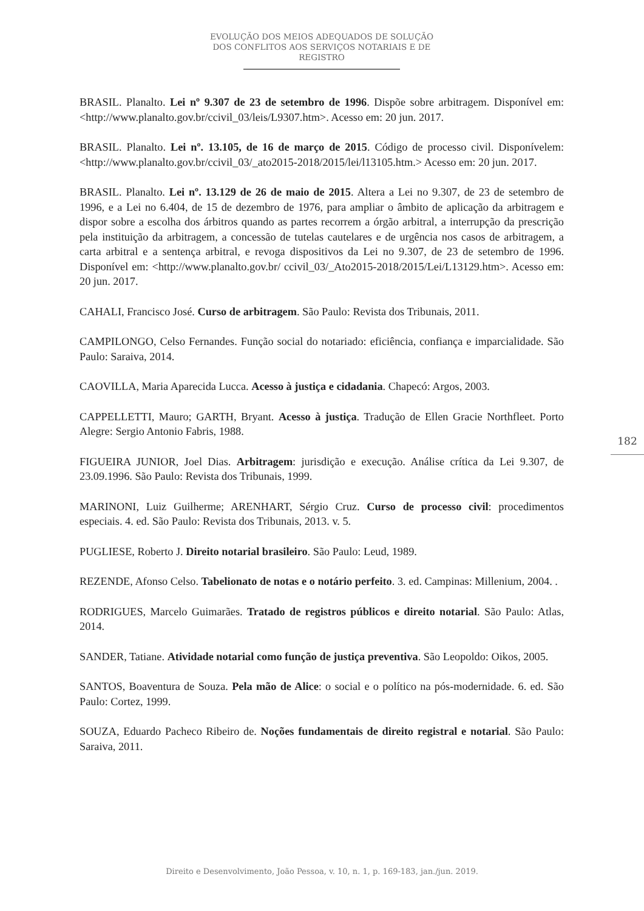EVOLUÇÃO DOS MEIOS ADEQUADOS DE SOLUÇÃO DOS CONFLITOS AOS SERVIÇOS NOTARIAIS E DE REGISTRO
BRASIL. Planalto. Lei nº 9.307 de 23 de setembro de 1996. Dispõe sobre arbitragem. Disponível em: <http://www.planalto.gov.br/ccivil_03/leis/L9307.htm>. Acesso em: 20 jun. 2017.
BRASIL. Planalto. Lei nº. 13.105, de 16 de março de 2015. Código de processo civil. Disponívelem:<http://www.planalto.gov.br/ccivil_03/_ato2015-2018/2015/lei/l13105.htm.> Acesso em: 20 jun. 2017.
BRASIL. Planalto. Lei nº. 13.129 de 26 de maio de 2015. Altera a Lei no 9.307, de 23 de setembro de 1996, e a Lei no 6.404, de 15 de dezembro de 1976, para ampliar o âmbito de aplicação da arbitragem e dispor sobre a escolha dos árbitros quando as partes recorrem a órgão arbitral, a interrupção da prescrição pela instituição da arbitragem, a concessão de tutelas cautelares e de urgência nos casos de arbitragem, a carta arbitral e a sentença arbitral, e revoga dispositivos da Lei no 9.307, de 23 de setembro de 1996. Disponível em: <http://www.planalto.gov.br/ ccivil_03/_Ato2015-2018/2015/Lei/L13129.htm>. Acesso em: 20 jun. 2017.
CAHALI, Francisco José. Curso de arbitragem. São Paulo: Revista dos Tribunais, 2011.
CAMPILONGO, Celso Fernandes. Função social do notariado: eficiência, confiança e imparcialidade. São Paulo: Saraiva, 2014.
CAOVILLA, Maria Aparecida Lucca. Acesso à justiça e cidadania. Chapecó: Argos, 2003.
CAPPELLETTI, Mauro; GARTH, Bryant. Acesso à justiça. Tradução de Ellen Gracie Northfleet. Porto Alegre: Sergio Antonio Fabris, 1988.
FIGUEIRA JUNIOR, Joel Dias. Arbitragem: jurisdição e execução. Análise crítica da Lei 9.307, de 23.09.1996. São Paulo: Revista dos Tribunais, 1999.
MARINONI, Luiz Guilherme; ARENHART, Sérgio Cruz. Curso de processo civil: procedimentos especiais. 4. ed. São Paulo: Revista dos Tribunais, 2013. v. 5.
PUGLIESE, Roberto J. Direito notarial brasileiro. São Paulo: Leud, 1989.
REZENDE, Afonso Celso. Tabelionato de notas e o notário perfeito. 3. ed. Campinas: Millenium, 2004. .
RODRIGUES, Marcelo Guimarães. Tratado de registros públicos e direito notarial. São Paulo: Atlas, 2014.
SANDER, Tatiane. Atividade notarial como função de justiça preventiva. São Leopoldo: Oikos, 2005.
SANTOS, Boaventura de Souza. Pela mão de Alice: o social e o político na pós-modernidade. 6. ed. São Paulo: Cortez, 1999.
SOUZA, Eduardo Pacheco Ribeiro de. Noções fundamentais de direito registral e notarial. São Paulo: Saraiva, 2011.
182
Direito e Desenvolvimento, João Pessoa, v. 10, n. 1, p. 169-183, jan./jun. 2019.